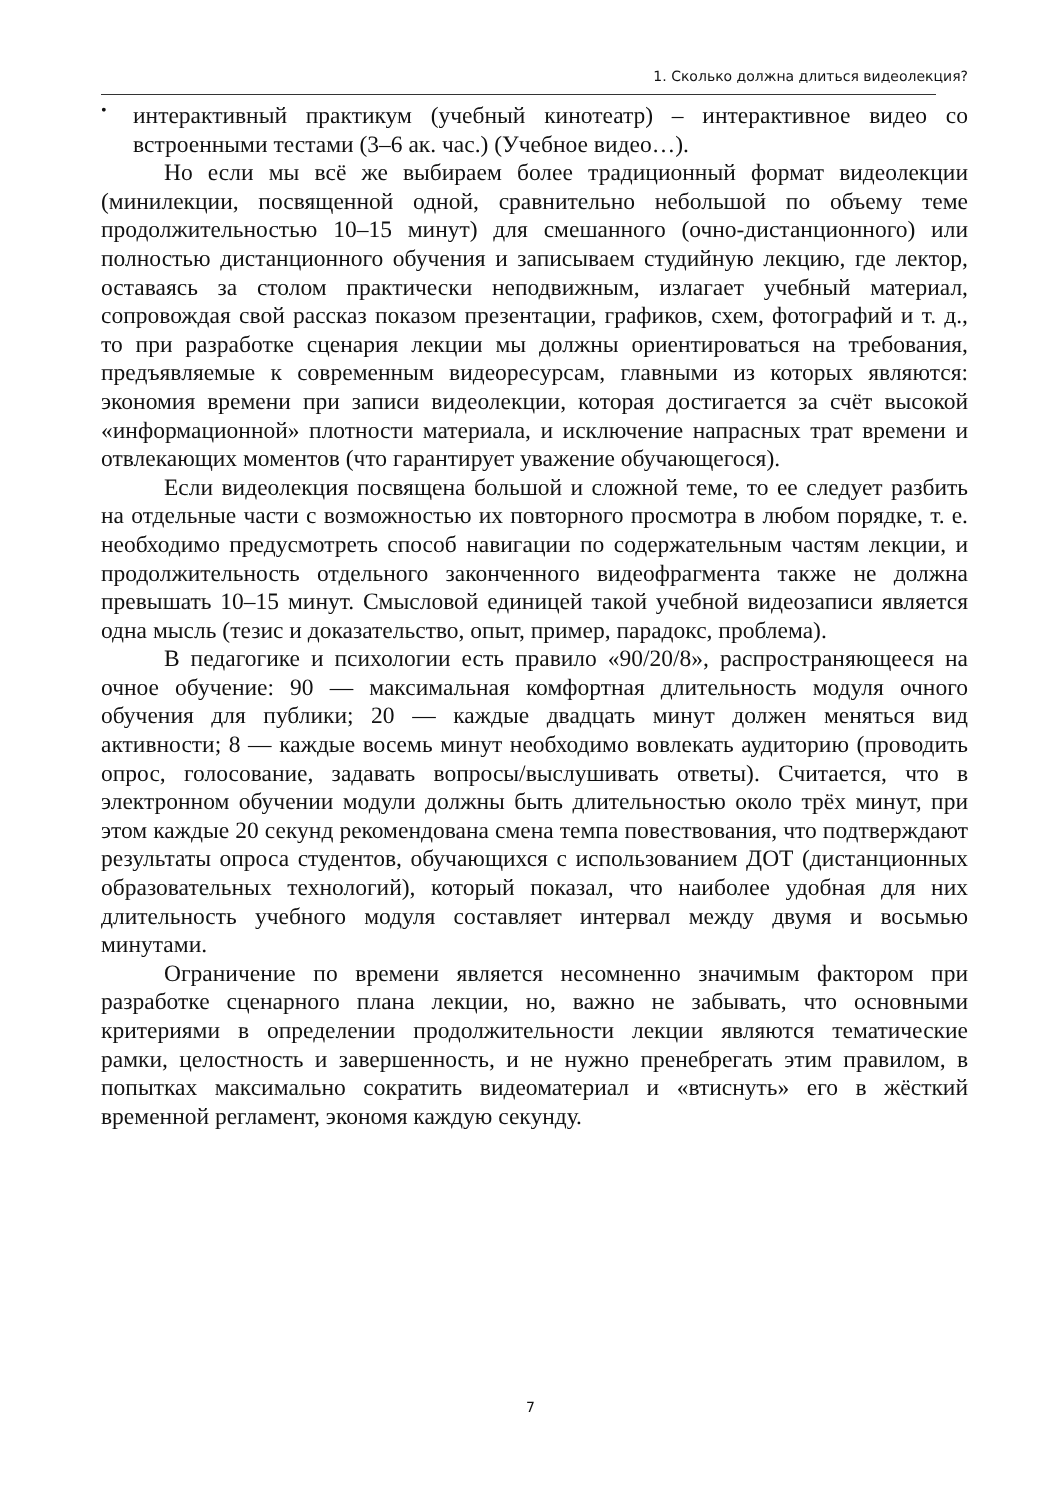1. Сколько должна длиться видеолекция?
•
интерактивный практикум (учебный кинотеатр) – интерактивное видео со встроенными тестами (3–6 ак. час.) (Учебное видео…).
Но если мы всё же выбираем более традиционный формат видеолекции (минилекции, посвященной одной, сравнительно небольшой по объему теме продолжительностью 10–15 минут) для смешанного (очно-дистанционного) или полностью дистанционного обучения и записываем студийную лекцию, где лектор, оставаясь за столом практически неподвижным, излагает учебный материал, сопровождая свой рассказ показом презентации, графиков, схем, фотографий и т. д., то при разработке сценария лекции мы должны ориентироваться на требования, предъявляемые к современным видеоресурсам, главными из которых являются: экономия времени при записи видеолекции, которая достигается за счёт высокой «информационной» плотности материала, и исключение напрасных трат времени и отвлекающих моментов (что гарантирует уважение обучающегося).
Если видеолекция посвящена большой и сложной теме, то ее следует разбить на отдельные части с возможностью их повторного просмотра в любом порядке, т. е. необходимо предусмотреть способ навигации по содержательным частям лекции, и продолжительность отдельного законченного видеофрагмента также не должна превышать 10–15 минут. Смысловой единицей такой учебной видеозаписи является одна мысль (тезис и доказательство, опыт, пример, парадокс, проблема).
В педагогике и психологии есть правило «90/20/8», распространяющееся на очное обучение: 90 — максимальная комфортная длительность модуля очного обучения для публики; 20 — каждые двадцать минут должен меняться вид активности; 8 — каждые восемь минут необходимо вовлекать аудиторию (проводить опрос, голосование, задавать вопросы/выслушивать ответы). Считается, что в электронном обучении модули должны быть длительностью около трёх минут, при этом каждые 20 секунд рекомендована смена темпа повествования, что подтверждают результаты опроса студентов, обучающихся с использованием ДОТ (дистанционных образовательных технологий), который показал, что наиболее удобная для них длительность учебного модуля составляет интервал между двумя и восьмью минутами.
Ограничение по времени является несомненно значимым фактором при разработке сценарного плана лекции, но, важно не забывать, что основными критериями в определении продолжительности лекции являются тематические рамки, целостность и завершенность, и не нужно пренебрегать этим правилом, в попытках максимально сократить видеоматериал и «втиснуть» его в жёсткий временной регламент, экономя каждую секунду.
7